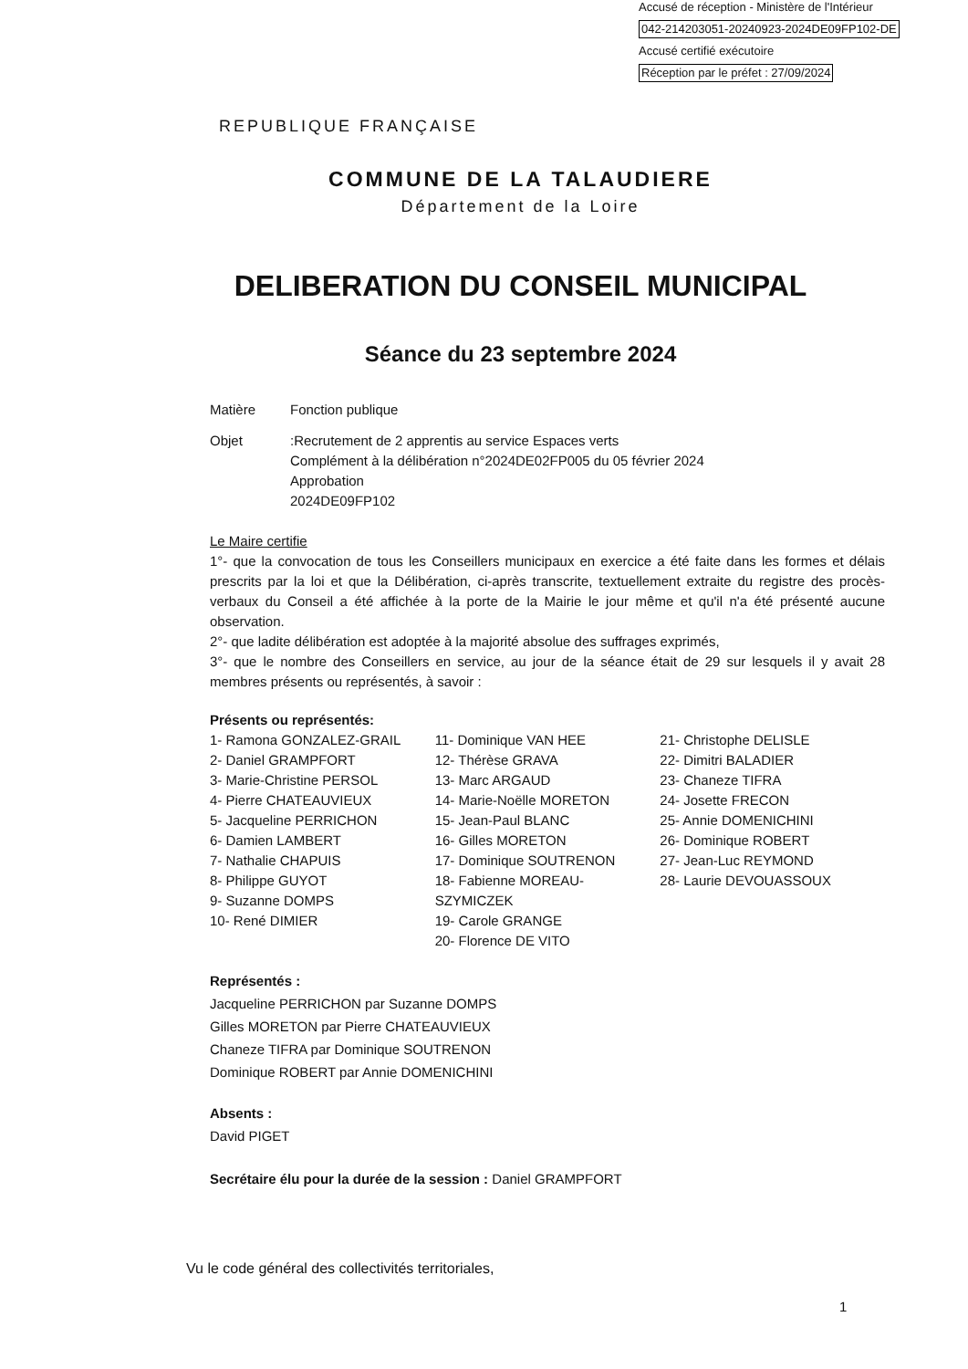Accusé de réception - Ministère de l'Intérieur
042-214203051-20240923-2024DE09FP102-DE
Accusé certifié exécutoire
Réception par le préfet : 27/09/2024
REPUBLIQUE FRANÇAISE
COMMUNE DE LA TALAUDIERE
Département de la Loire
DELIBERATION DU CONSEIL MUNICIPAL
Séance du 23 septembre 2024
Matière Fonction publique
Objet :Recrutement de 2 apprentis au service Espaces verts
Complément à la délibération n°2024DE02FP005 du 05 février 2024
Approbation
2024DE09FP102
Le Maire certifie
1°- que la convocation de tous les Conseillers municipaux en exercice a été faite dans les formes et délais prescrits par la loi et que la Délibération, ci-après transcrite, textuellement extraite du registre des procès-verbaux du Conseil a été affichée à la porte de la Mairie le jour même et qu'il n'a été présenté aucune observation.
2°- que ladite délibération est adoptée à la majorité absolue des suffrages exprimés,
3°- que le nombre des Conseillers en service, au jour de la séance était de 29 sur lesquels il y avait 28 membres présents ou représentés, à savoir :
Présents ou représentés:
1- Ramona GONZALEZ-GRAIL
2- Daniel GRAMPFORT
3- Marie-Christine PERSOL
4- Pierre CHATEAUVIEUX
5- Jacqueline PERRICHON
6- Damien LAMBERT
7- Nathalie CHAPUIS
8- Philippe GUYOT
9- Suzanne DOMPS
10- René DIMIER
11- Dominique VAN HEE
12- Thérèse GRAVA
13- Marc ARGAUD
14- Marie-Noëlle MORETON
15- Jean-Paul BLANC
16- Gilles MORETON
17- Dominique SOUTRENON
18- Fabienne MOREAU-SZYMICZEK
19- Carole GRANGE
20- Florence DE VITO
21- Christophe DELISLE
22- Dimitri BALADIER
23- Chaneze TIFRA
24- Josette FRECON
25- Annie DOMENICHINI
26- Dominique ROBERT
27- Jean-Luc REYMOND
28- Laurie DEVOUASSOUX
Représentés :
Jacqueline PERRICHON par Suzanne DOMPS
Gilles MORETON par Pierre CHATEAUVIEUX
Chaneze TIFRA par Dominique SOUTRENON
Dominique ROBERT par Annie DOMENICHINI
Absents :
David PIGET
Secrétaire élu pour la durée de la session : Daniel GRAMPFORT
Vu le code général des collectivités territoriales,
1